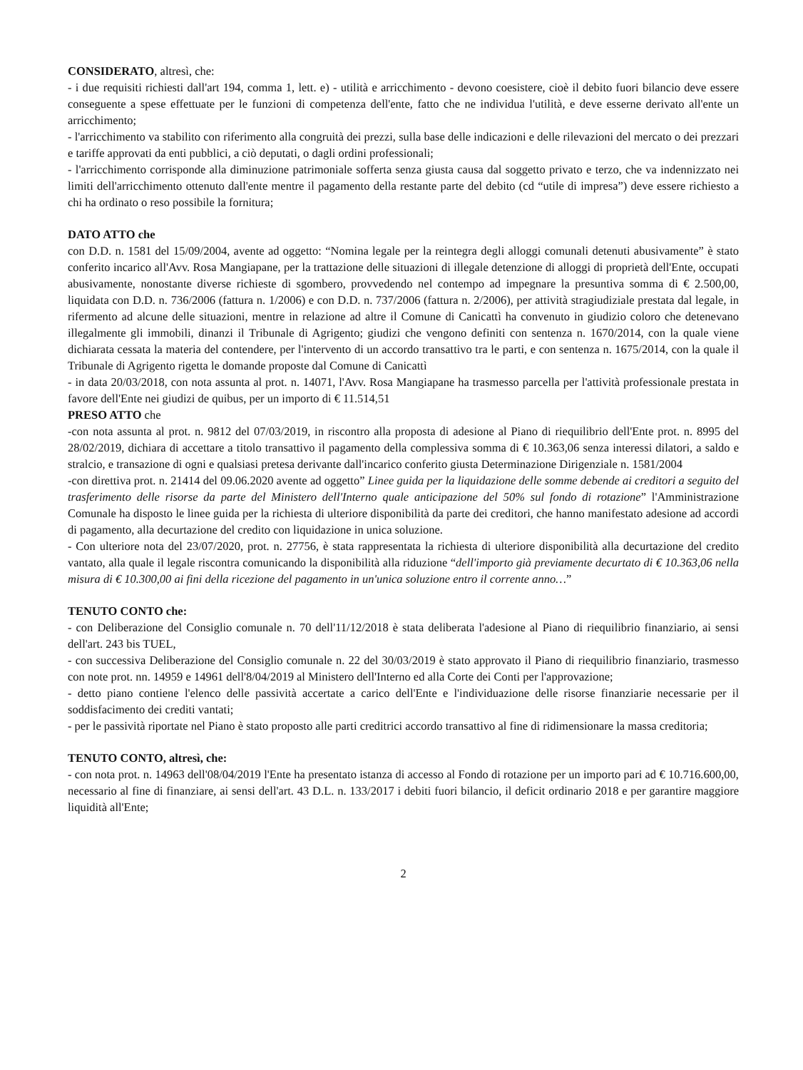CONSIDERATO, altresì, che:
- i due requisiti richiesti dall'art 194, comma 1, lett. e) - utilità e arricchimento - devono coesistere, cioè il debito fuori bilancio deve essere conseguente a spese effettuate per le funzioni di competenza dell'ente, fatto che ne individua l'utilità, e deve esserne derivato all'ente un arricchimento;
- l'arricchimento va stabilito con riferimento alla congruità dei prezzi, sulla base delle indicazioni e delle rilevazioni del mercato o dei prezzari e tariffe approvati da enti pubblici, a ciò deputati, o dagli ordini professionali;
- l'arricchimento corrisponde alla diminuzione patrimoniale sofferta senza giusta causa dal soggetto privato e terzo, che va indennizzato nei limiti dell'arricchimento ottenuto dall'ente mentre il pagamento della restante parte del debito (cd “utile di impresa”) deve essere richiesto a chi ha ordinato o reso possibile la fornitura;
DATO ATTO che
con D.D. n. 1581 del 15/09/2004, avente ad oggetto: “Nomina legale per la reintegra degli alloggi comunali detenuti abusivamente” è stato conferito incarico all'Avv. Rosa Mangiapane, per la trattazione delle situazioni di illegale detenzione di alloggi di proprietà dell'Ente, occupati abusivamente, nonostante diverse richieste di sgombero, provvedendo nel contempo ad impegnare la presuntiva somma di € 2.500,00, liquidata con D.D. n. 736/2006 (fattura n. 1/2006) e con D.D. n. 737/2006 (fattura n. 2/2006), per attività stragiudiziale prestata dal legale, in rifermento ad alcune delle situazioni, mentre in relazione ad altre il Comune di Canicattì ha convenuto in giudizio coloro che detenevano illegalmente gli immobili, dinanzi il Tribunale di Agrigento; giudizi che vengono definiti con sentenza n. 1670/2014, con la quale viene dichiarata cessata la materia del contendere, per l'intervento di un accordo transattivo tra le parti, e con sentenza n. 1675/2014, con la quale il Tribunale di Agrigento rigetta le domande proposte dal Comune di Canicattì
- in data 20/03/2018, con nota assunta al prot. n. 14071, l'Avv. Rosa Mangiapane ha trasmesso parcella per l'attività professionale prestata in favore dell'Ente nei giudizi de quibus, per un importo di € 11.514,51
PRESO ATTO che
-con nota assunta al prot. n. 9812 del 07/03/2019, in riscontro alla proposta di adesione al Piano di riequilibrio dell'Ente prot. n. 8995 del 28/02/2019, dichiara di accettare a titolo transattivo il pagamento della complessiva somma di € 10.363,06 senza interessi dilatori, a saldo e stralcio, e transazione di ogni e qualsiasi pretesa derivante dall'incarico conferito giusta Determinazione Dirigenziale n. 1581/2004
-con direttiva prot. n. 21414 del 09.06.2020 avente ad oggetto” Linee guida per la liquidazione delle somme debende ai creditori a seguito del trasferimento delle risorse da parte del Ministero dell'Interno quale anticipazione del 50% sul fondo di rotazione” l'Amministrazione Comunale ha disposto le linee guida per la richiesta di ulteriore disponibilità da parte dei creditori, che hanno manifestato adesione ad accordi di pagamento, alla decurtazione del credito con liquidazione in unica soluzione.
- Con ulteriore nota del 23/07/2020, prot. n. 27756, è stata rappresentata la richiesta di ulteriore disponibilità alla decurtazione del credito vantato, alla quale il legale riscontra comunicando la disponibilità alla riduzione “dell'importo già previamente decurtato di € 10.363,06 nella misura di € 10.300,00 ai fini della ricezione del pagamento in un'unica soluzione entro il corrente anno…”
TENUTO CONTO che:
- con Deliberazione del Consiglio comunale n. 70 dell'11/12/2018 è stata deliberata l'adesione al Piano di riequilibrio finanziario, ai sensi dell'art. 243 bis TUEL,
- con successiva Deliberazione del Consiglio comunale n. 22 del 30/03/2019 è stato approvato il Piano di riequilibrio finanziario, trasmesso con note prot. nn. 14959 e 14961 dell'8/04/2019 al Ministero dell'Interno ed alla Corte dei Conti per l'approvazione;
- detto piano contiene l'elenco delle passività accertate a carico dell'Ente e l'individuazione delle risorse finanziarie necessarie per il soddisfacimento dei crediti vantati;
- per le passività riportate nel Piano è stato proposto alle parti creditrici accordo transattivo al fine di ridimensionare la massa creditoria;
TENUTO CONTO, altresì, che:
- con nota prot. n. 14963 dell'08/04/2019 l'Ente ha presentato istanza di accesso al Fondo di rotazione per un importo pari ad € 10.716.600,00, necessario al fine di finanziare, ai sensi dell'art. 43 D.L. n. 133/2017 i debiti fuori bilancio, il deficit ordinario 2018 e per garantire maggiore liquidità all'Ente;
2